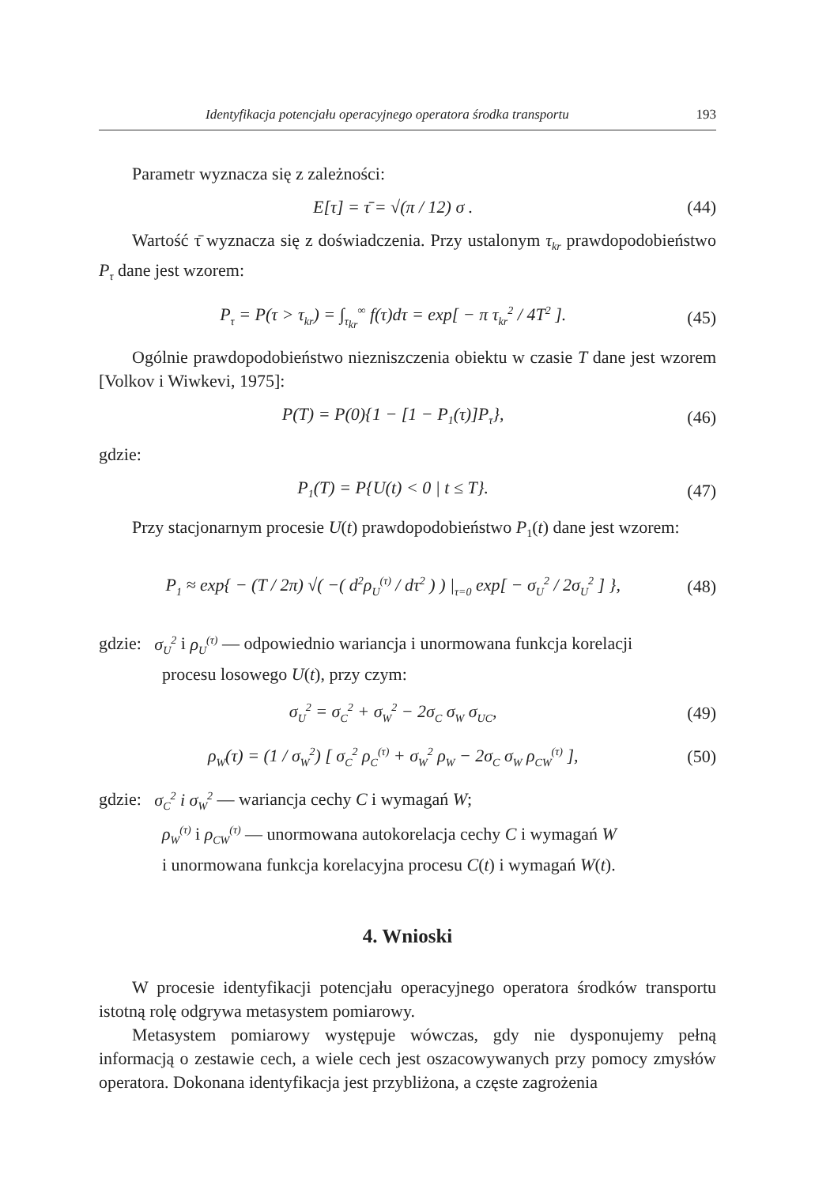Identyfikacja potencjału operacyjnego operatora środka transportu 193
Parametr wyznacza się z zależności:
E[τ] = τ̄ = √(π / 12) σ . (44)
Wartość τ̄ wyznacza się z doświadczenia. Przy ustalonym τ<sub>kr</sub> prawdopodobieństwo P<sub>τ</sub> dane jest wzorem:
P<sub>τ</sub> = P(τ > τ<sub>kr</sub>) = ∫<sub>τ<sub>kr</sub></sub><sup>∞</sup> f(τ)dτ = exp[ − π τ<sub>kr</sub><sup>2</sup> / 4T<sup>2</sup> ]. (45)
Ogólnie prawdopodobieństwo niezniszczenia obiektu w czasie T dane jest wzorem [Volkov i Wiwkevi, 1975]:
P(T) = P(0){1 − [1 − P<sub>1</sub>(τ)]P<sub>τ</sub>}, (46)
gdzie:
P<sub>1</sub>(T) = P{U(t) < 0 | t ≤ T}. (47)
Przy stacjonarnym procesie U(t) prawdopodobieństwo P<sub>1</sub>(t) dane jest wzorem:
P<sub>1</sub> ≈ exp{ − (T / 2π) √( −( d<sup>2</sup>ρ<sub>U</sub><sup>(τ)</sup> / dτ<sup>2</sup> ) ) |<sub>τ=0</sub> exp[ − σ<sub>U</sub><sup>2</sup> / 2σ<sub>U</sub><sup>2</sup> ] }, (48)
gdzie: σ<sub>U</sub><sup>2</sup> i ρ<sub>U</sub><sup>(τ)</sup> — odpowiednio wariancja i unormowana funkcja korelacji
procesu losowego U(t), przy czym:
σ<sub>U</sub><sup>2</sup> = σ<sub>C</sub><sup>2</sup> + σ<sub>W</sub><sup>2</sup> − 2σ<sub>C</sub> σ<sub>W</sub> σ<sub>UC</sub>, (49)
ρ<sub>W</sub>(τ) = (1 / σ<sub>W</sub><sup>2</sup>) [ σ<sub>C</sub><sup>2</sup> ρ<sub>C</sub><sup>(τ)</sup> + σ<sub>W</sub><sup>2</sup> ρ<sub>W</sub> − 2σ<sub>C</sub> σ<sub>W</sub> ρ<sub>CW</sub><sup>(τ)</sup> ], (50)
gdzie: σ<sub>C</sub><sup>2</sup> i σ<sub>W</sub><sup>2</sup> — wariancja cechy C i wymagań W;
ρ<sub>W</sub><sup>(τ)</sup> i ρ<sub>CW</sub><sup>(τ)</sup> — unormowana autokorelacja cechy C i wymagań W
i unormowana funkcja korelacyjna procesu C(t) i wymagań W(t).
4. Wnioski
W procesie identyfikacji potencjału operacyjnego operatora środków transportu istotną rolę odgrywa metasystem pomiarowy.
Metasystem pomiarowy występuje wówczas, gdy nie dysponujemy pełną informacją o zestawie cech, a wiele cech jest oszacowywanych przy pomocy zmysłów operatora. Dokonana identyfikacja jest przybliżona, a częste zagrożenia